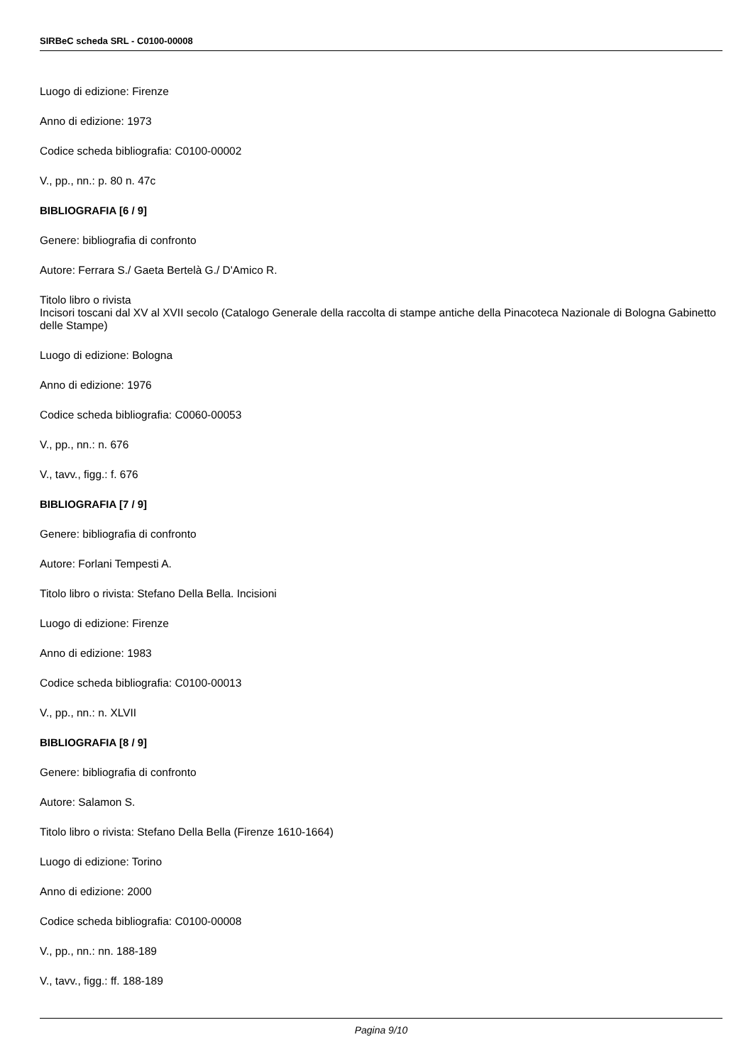SIRBeC scheda SRL - C0100-00008
Luogo di edizione: Firenze
Anno di edizione: 1973
Codice scheda bibliografia: C0100-00002
V., pp., nn.: p. 80 n. 47c
BIBLIOGRAFIA [6 / 9]
Genere: bibliografia di confronto
Autore: Ferrara S./ Gaeta Bertelà G./ D'Amico R.
Titolo libro o rivista
Incisori toscani dal XV al XVII secolo (Catalogo Generale della raccolta di stampe antiche della Pinacoteca Nazionale di Bologna Gabinetto delle Stampe)
Luogo di edizione: Bologna
Anno di edizione: 1976
Codice scheda bibliografia: C0060-00053
V., pp., nn.: n. 676
V., tavv., figg.: f. 676
BIBLIOGRAFIA [7 / 9]
Genere: bibliografia di confronto
Autore: Forlani Tempesti A.
Titolo libro o rivista: Stefano Della Bella. Incisioni
Luogo di edizione: Firenze
Anno di edizione: 1983
Codice scheda bibliografia: C0100-00013
V., pp., nn.: n. XLVII
BIBLIOGRAFIA [8 / 9]
Genere: bibliografia di confronto
Autore: Salamon S.
Titolo libro o rivista: Stefano Della Bella (Firenze 1610-1664)
Luogo di edizione: Torino
Anno di edizione: 2000
Codice scheda bibliografia: C0100-00008
V., pp., nn.: nn. 188-189
V., tavv., figg.: ff. 188-189
Pagina 9/10